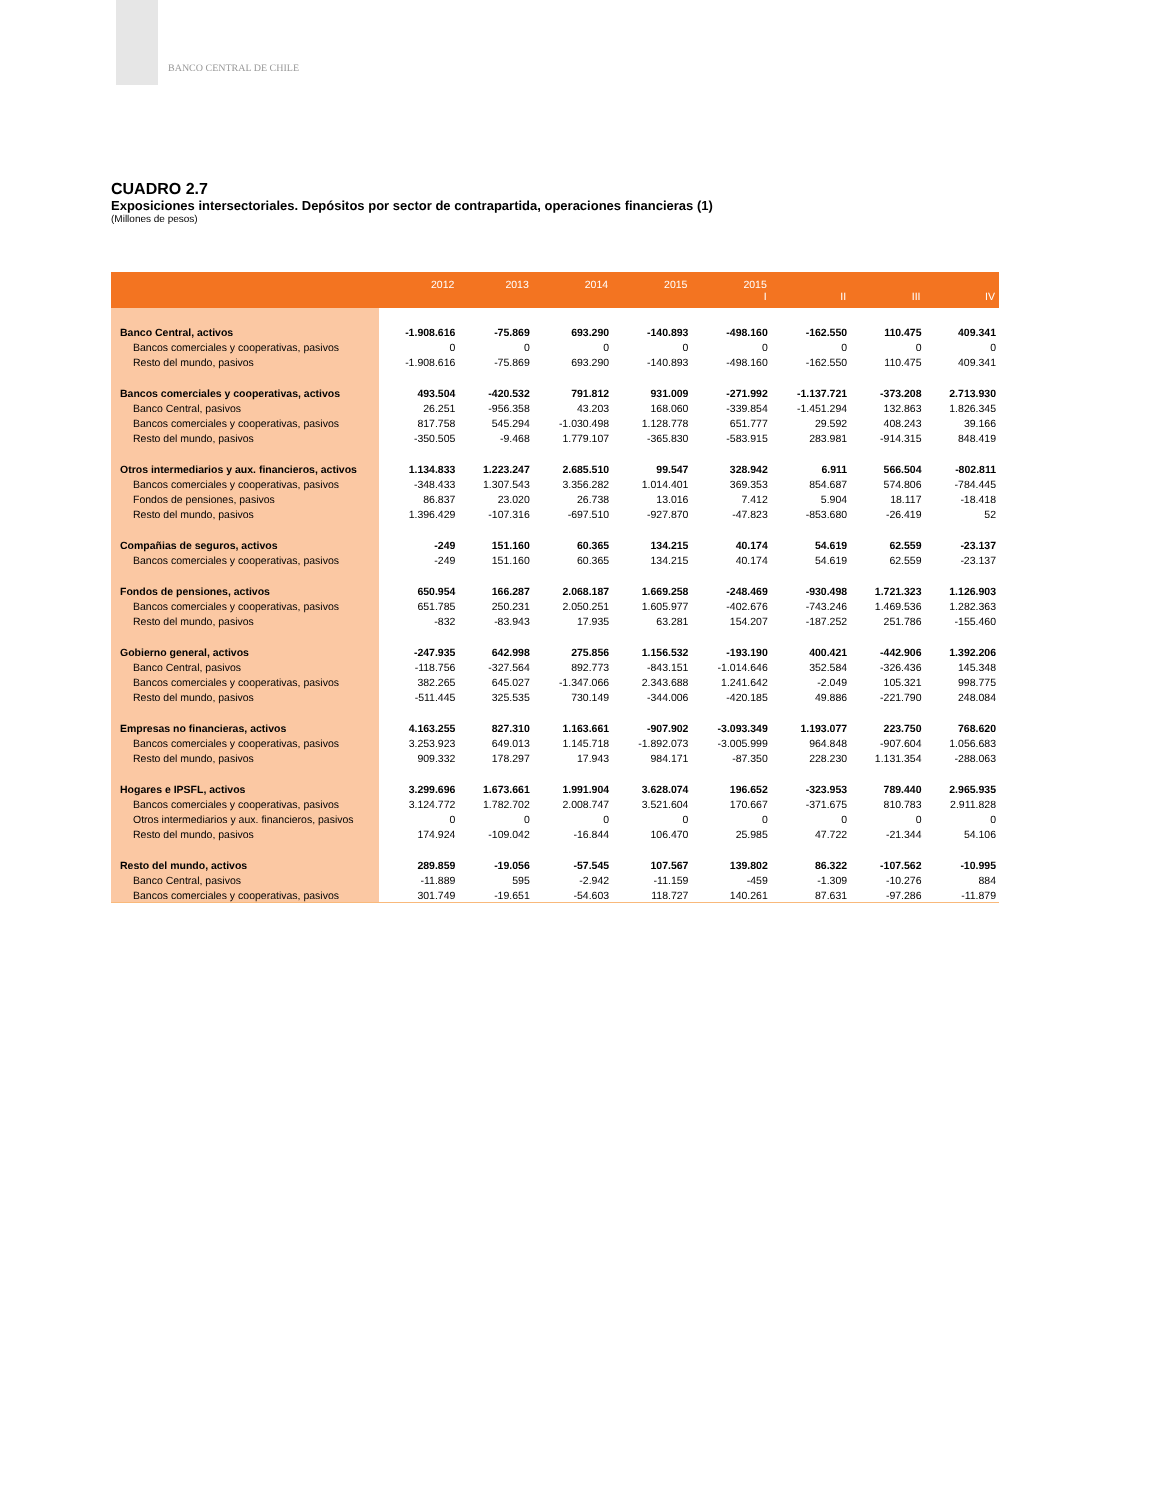BANCO CENTRAL DE CHILE
CUADRO 2.7
Exposiciones intersectoriales. Depósitos por sector de contrapartida, operaciones financieras (1)
(Millones de pesos)
| | 2012 | 2013 | 2014 | 2015 | 2015 I | II | III | IV |
| --- | --- | --- | --- | --- | --- | --- | --- | --- |
| Banco Central, activos | -1.908.616 | -75.869 | 693.290 | -140.893 | -498.160 | -162.550 | 110.475 | 409.341 |
| Bancos comerciales y cooperativas, pasivos | 0 | 0 | 0 | 0 | 0 | 0 | 0 | 0 |
| Resto del mundo, pasivos | -1.908.616 | -75.869 | 693.290 | -140.893 | -498.160 | -162.550 | 110.475 | 409.341 |
| Bancos comerciales y cooperativas, activos | 493.504 | -420.532 | 791.812 | 931.009 | -271.992 | -1.137.721 | -373.208 | 2.713.930 |
| Banco Central, pasivos | 26.251 | -956.358 | 43.203 | 168.060 | -339.854 | -1.451.294 | 132.863 | 1.826.345 |
| Bancos comerciales y cooperativas, pasivos | 817.758 | 545.294 | -1.030.498 | 1.128.778 | 651.777 | 29.592 | 408.243 | 39.166 |
| Resto del mundo, pasivos | -350.505 | -9.468 | 1.779.107 | -365.830 | -583.915 | 283.981 | -914.315 | 848.419 |
| Otros intermediarios y aux. financieros, activos | 1.134.833 | 1.223.247 | 2.685.510 | 99.547 | 328.942 | 6.911 | 566.504 | -802.811 |
| Bancos comerciales y cooperativas, pasivos | -348.433 | 1.307.543 | 3.356.282 | 1.014.401 | 369.353 | 854.687 | 574.806 | -784.445 |
| Fondos de pensiones, pasivos | 86.837 | 23.020 | 26.738 | 13.016 | 7.412 | 5.904 | 18.117 | -18.418 |
| Resto del mundo, pasivos | 1.396.429 | -107.316 | -697.510 | -927.870 | -47.823 | -853.680 | -26.419 | 52 |
| Compañias de seguros, activos | -249 | 151.160 | 60.365 | 134.215 | 40.174 | 54.619 | 62.559 | -23.137 |
| Bancos comerciales y cooperativas, pasivos | -249 | 151.160 | 60.365 | 134.215 | 40.174 | 54.619 | 62.559 | -23.137 |
| Fondos de pensiones, activos | 650.954 | 166.287 | 2.068.187 | 1.669.258 | -248.469 | -930.498 | 1.721.323 | 1.126.903 |
| Bancos comerciales y cooperativas, pasivos | 651.785 | 250.231 | 2.050.251 | 1.605.977 | -402.676 | -743.246 | 1.469.536 | 1.282.363 |
| Resto del mundo, pasivos | -832 | -83.943 | 17.935 | 63.281 | 154.207 | -187.252 | 251.786 | -155.460 |
| Gobierno general, activos | -247.935 | 642.998 | 275.856 | 1.156.532 | -193.190 | 400.421 | -442.906 | 1.392.206 |
| Banco Central, pasivos | -118.756 | -327.564 | 892.773 | -843.151 | -1.014.646 | 352.584 | -326.436 | 145.348 |
| Bancos comerciales y cooperativas, pasivos | 382.265 | 645.027 | -1.347.066 | 2.343.688 | 1.241.642 | -2.049 | 105.321 | 998.775 |
| Resto del mundo, pasivos | -511.445 | 325.535 | 730.149 | -344.006 | -420.185 | 49.886 | -221.790 | 248.084 |
| Empresas no financieras, activos | 4.163.255 | 827.310 | 1.163.661 | -907.902 | -3.093.349 | 1.193.077 | 223.750 | 768.620 |
| Bancos comerciales y cooperativas, pasivos | 3.253.923 | 649.013 | 1.145.718 | -1.892.073 | -3.005.999 | 964.848 | -907.604 | 1.056.683 |
| Resto del mundo, pasivos | 909.332 | 178.297 | 17.943 | 984.171 | -87.350 | 228.230 | 1.131.354 | -288.063 |
| Hogares e IPSFL, activos | 3.299.696 | 1.673.661 | 1.991.904 | 3.628.074 | 196.652 | -323.953 | 789.440 | 2.965.935 |
| Bancos comerciales y cooperativas, pasivos | 3.124.772 | 1.782.702 | 2.008.747 | 3.521.604 | 170.667 | -371.675 | 810.783 | 2.911.828 |
| Otros intermediarios y aux. financieros, pasivos | 0 | 0 | 0 | 0 | 0 | 0 | 0 | 0 |
| Resto del mundo, pasivos | 174.924 | -109.042 | -16.844 | 106.470 | 25.985 | 47.722 | -21.344 | 54.106 |
| Resto del mundo, activos | 289.859 | -19.056 | -57.545 | 107.567 | 139.802 | 86.322 | -107.562 | -10.995 |
| Banco Central, pasivos | -11.889 | 595 | -2.942 | -11.159 | -459 | -1.309 | -10.276 | 884 |
| Bancos comerciales y cooperativas, pasivos | 301.749 | -19.651 | -54.603 | 118.727 | 140.261 | 87.631 | -97.286 | -11.879 |